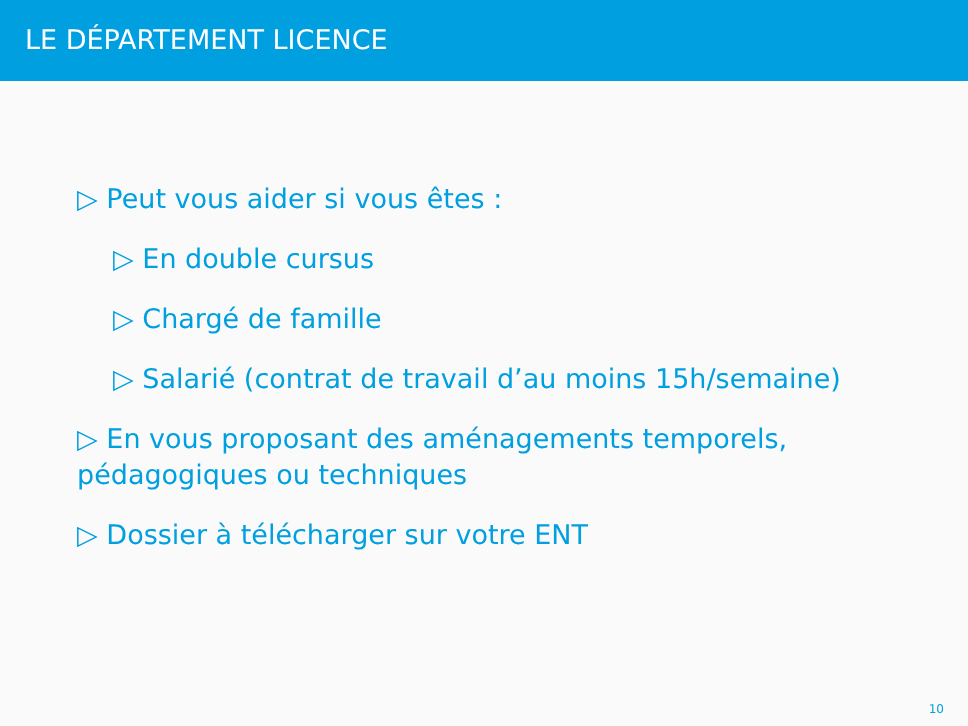LE DÉPARTEMENT LICENCE
▷ Peut vous aider si vous êtes :
▷ En double cursus
▷ Chargé de famille
▷ Salarié (contrat de travail d’au moins 15h/semaine)
▷ En vous proposant des aménagements temporels, pédagogiques ou techniques
▷ Dossier à télécharger sur votre ENT
10